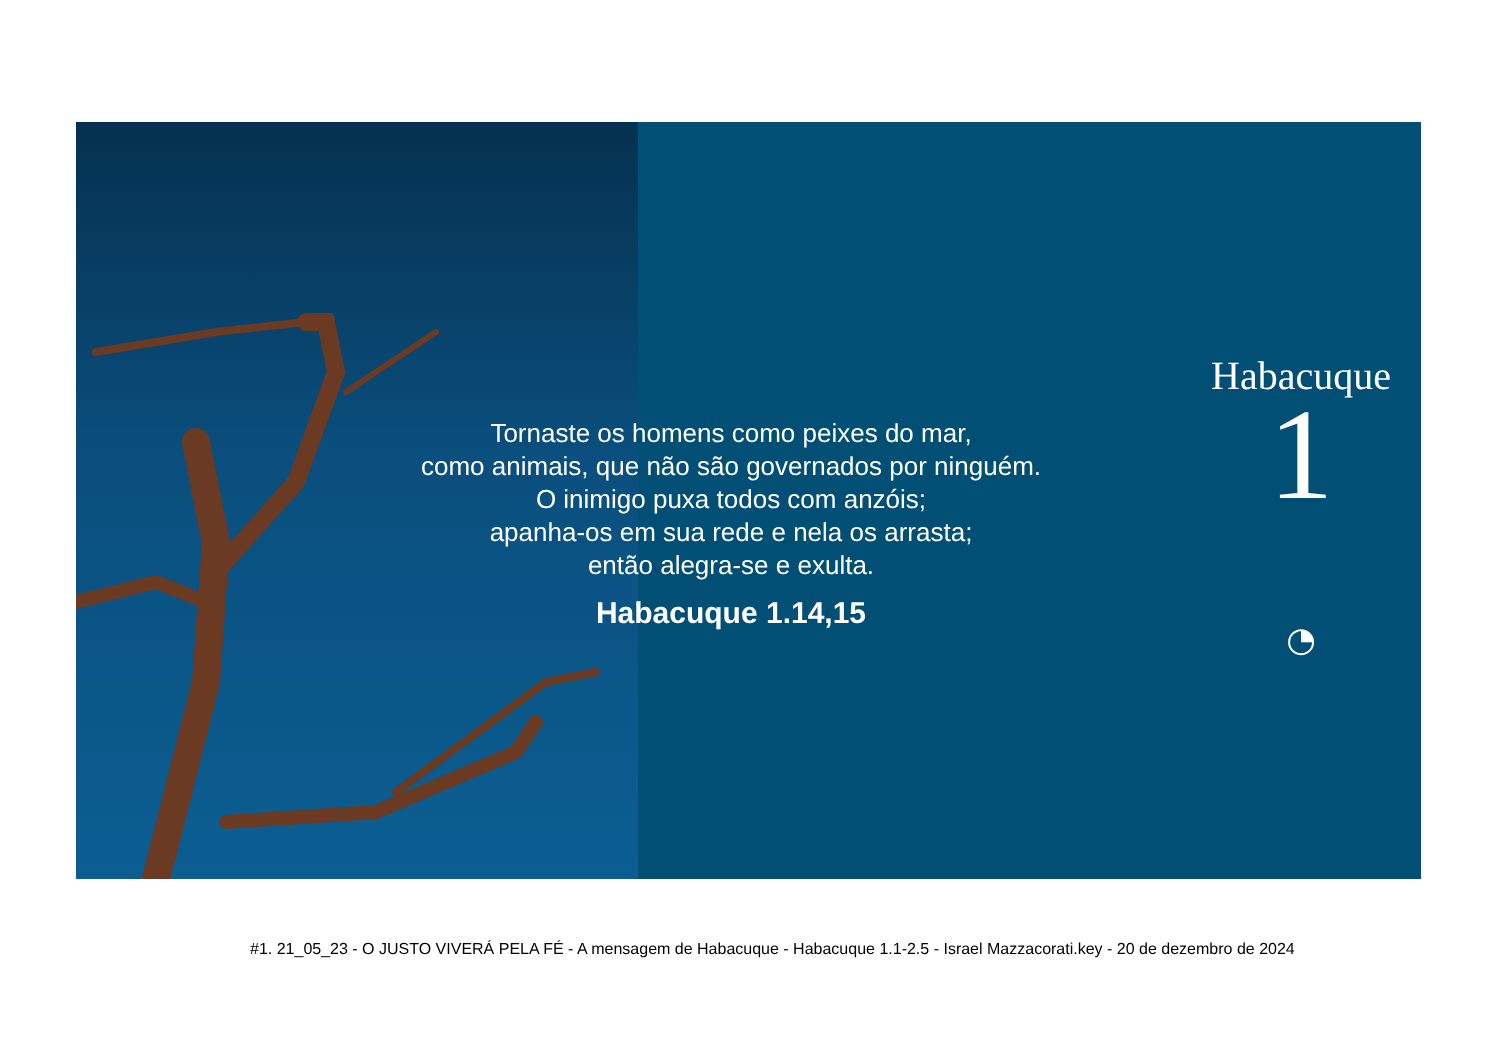Tornaste os homens como peixes do mar,
como animais, que não são governados por ninguém.
O inimigo puxa todos com anzóis;
apanha-os em sua rede e nela os arrasta;
então alegra-se e exulta.
Habacuque 1.14,15
Habacuque
1
◔
#1. 21_05_23 - O JUSTO VIVERÁ PELA FÉ - A mensagem de Habacuque - Habacuque 1.1-2.5 - Israel Mazzacorati.key - 20 de dezembro de 2024